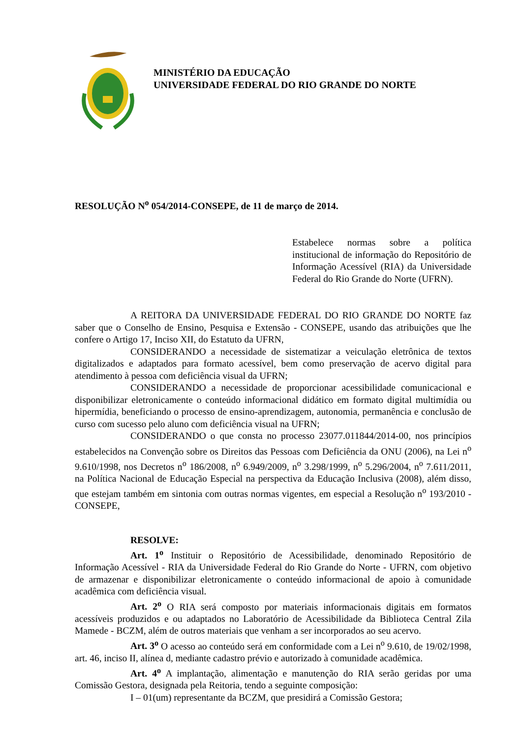MINISTÉRIO DA EDUCAÇÃO
UNIVERSIDADE FEDERAL DO RIO GRANDE DO NORTE
RESOLUÇÃO N<sup>o</sup> 054/2014-CONSEPE, de 11 de março de 2014.
Estabelece normas sobre a política institucional de informação do Repositório de Informação Acessível (RIA) da Universidade Federal do Rio Grande do Norte (UFRN).
A REITORA DA UNIVERSIDADE FEDERAL DO RIO GRANDE DO NORTE faz saber que o Conselho de Ensino, Pesquisa e Extensão - CONSEPE, usando das atribuições que lhe confere o Artigo 17, Inciso XII, do Estatuto da UFRN,
CONSIDERANDO a necessidade de sistematizar a veiculação eletrônica de textos digitalizados e adaptados para formato acessível, bem como preservação de acervo digital para atendimento à pessoa com deficiência visual da UFRN;
CONSIDERANDO a necessidade de proporcionar acessibilidade comunicacional e disponibilizar eletronicamente o conteúdo informacional didático em formato digital multimídia ou hipermídia, beneficiando o processo de ensino-aprendizagem, autonomia, permanência e conclusão de curso com sucesso pelo aluno com deficiência visual na UFRN;
CONSIDERANDO o que consta no processo 23077.011844/2014-00, nos princípios estabelecidos na Convenção sobre os Direitos das Pessoas com Deficiência da ONU (2006), na Lei n<sup>o</sup> 9.610/1998, nos Decretos n<sup>o</sup> 186/2008, n<sup>o</sup> 6.949/2009, n<sup>o</sup> 3.298/1999, n<sup>o</sup> 5.296/2004, n<sup>o</sup> 7.611/2011, na Política Nacional de Educação Especial na perspectiva da Educação Inclusiva (2008), além disso, que estejam também em sintonia com outras normas vigentes, em especial a Resolução n<sup>o</sup> 193/2010 - CONSEPE,
RESOLVE:
Art. 1<sup>o</sup> Instituir o Repositório de Acessibilidade, denominado Repositório de Informação Acessível - RIA da Universidade Federal do Rio Grande do Norte - UFRN, com objetivo de armazenar e disponibilizar eletronicamente o conteúdo informacional de apoio à comunidade acadêmica com deficiência visual.
Art. 2<sup>o</sup> O RIA será composto por materiais informacionais digitais em formatos acessíveis produzidos e ou adaptados no Laboratório de Acessibilidade da Biblioteca Central Zila Mamede - BCZM, além de outros materiais que venham a ser incorporados ao seu acervo.
Art. 3<sup>o</sup> O acesso ao conteúdo será em conformidade com a Lei n<sup>o</sup> 9.610, de 19/02/1998, art. 46, inciso II, alínea d, mediante cadastro prévio e autorizado à comunidade acadêmica.
Art. 4<sup>o</sup> A implantação, alimentação e manutenção do RIA serão geridas por uma Comissão Gestora, designada pela Reitoria, tendo a seguinte composição:
I – 01(um) representante da BCZM, que presidirá a Comissão Gestora;